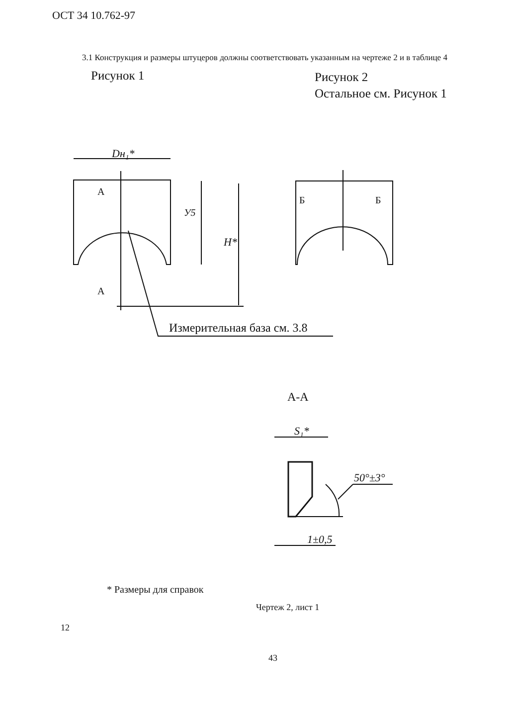ОСТ 34 10.762-97
3.1 Конструкция и размеры штуцеров должны соответствовать указанным на чертеже 2 и в таблице 4
Рисунок 1
Рисунок 2
Остальное см. Рисунок 1
Dн₁*
А
А
У5
H*
Измерительная база см. 3.8
Б
Б
А-А
S₁*
50°±3°
1±0,5
* Размеры для справок
Чертеж 2, лист 1
12
43